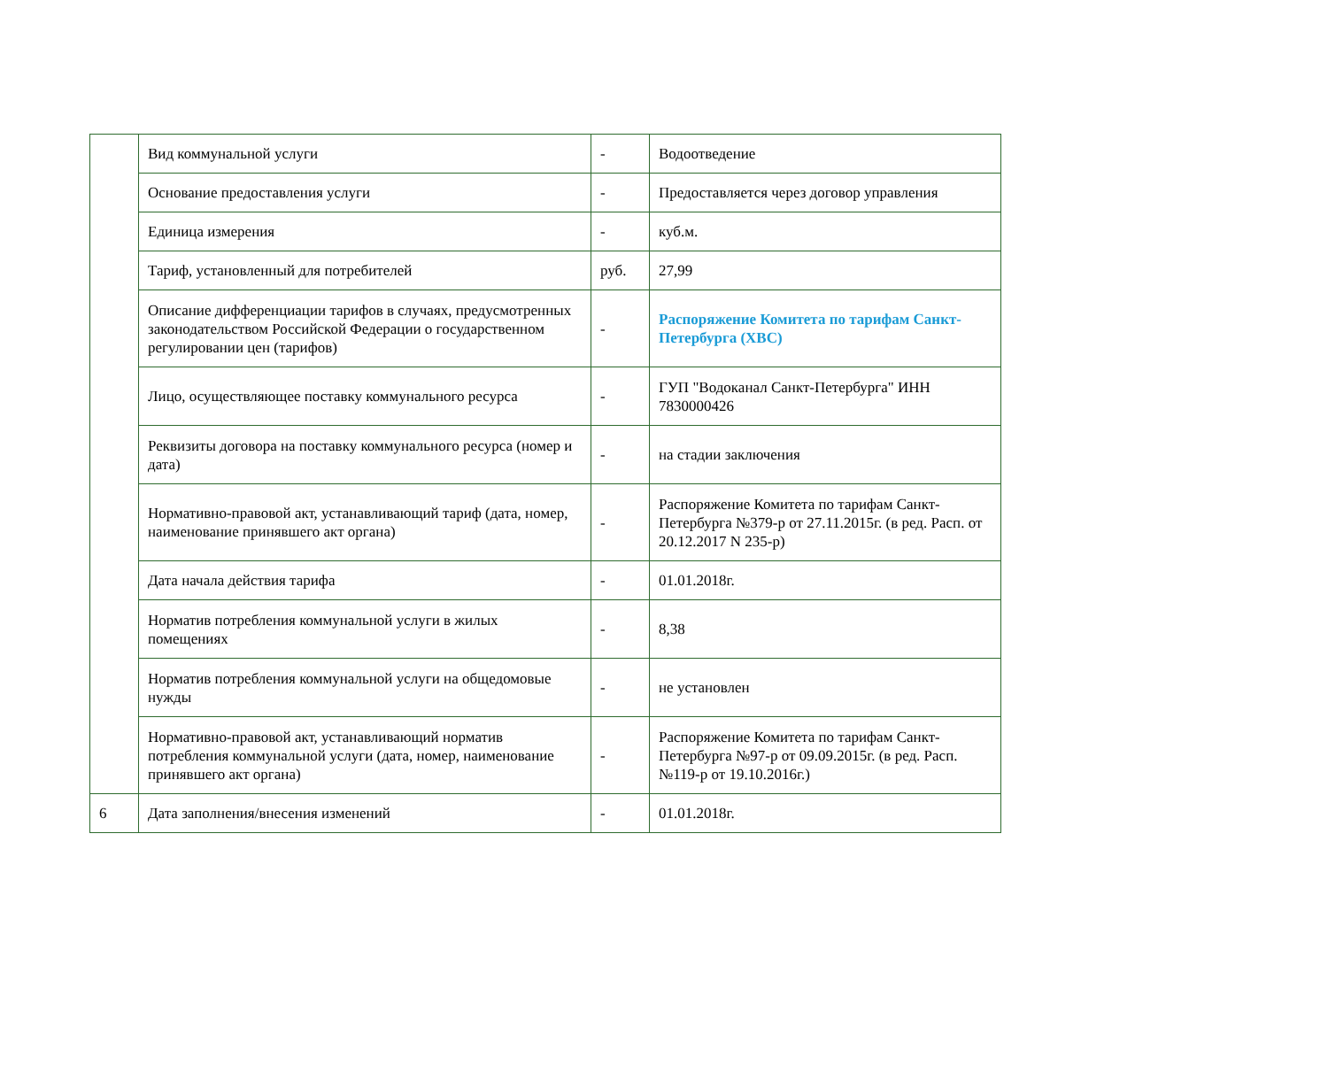| | Вид коммунальной услуги | - | Водоотведение |
| | Основание предоставления услуги | - | Предоставляется через договор управления |
| | Единица измерения | - | куб.м. |
| | Тариф, установленный для потребителей | руб. | 27,99 |
| | Описание дифференциации тарифов в случаях, предусмотренных законодательством Российской Федерации о государственном регулировании цен (тарифов) | - | Распоряжение Комитета по тарифам Санкт-Петербурга (ХВС) |
| | Лицо, осуществляющее поставку коммунального ресурса | - | ГУП "Водоканал Санкт-Петербурга" ИНН 7830000426 |
| | Реквизиты договора на поставку коммунального ресурса (номер и дата) | - | на стадии заключения |
| | Нормативно-правовой акт, устанавливающий тариф (дата, номер, наименование принявшего акт органа) | - | Распоряжение Комитета по тарифам Санкт-Петербурга №379-р от 27.11.2015г. (в ред. Расп. от 20.12.2017 N 235-р) |
| | Дата начала действия тарифа | - | 01.01.2018г. |
| | Норматив потребления коммунальной услуги в жилых помещениях | - | 8,38 |
| | Норматив потребления коммунальной услуги на общедомовые нужды | - | не установлен |
| | Нормативно-правовой акт, устанавливающий норматив потребления коммунальной услуги (дата, номер, наименование принявшего акт органа) | - | Распоряжение Комитета по тарифам Санкт-Петербурга №97-р от 09.09.2015г. (в ред. Расп.№119-р от 19.10.2016г.) |
| 6 | Дата заполнения/внесения изменений | - | 01.01.2018г. |